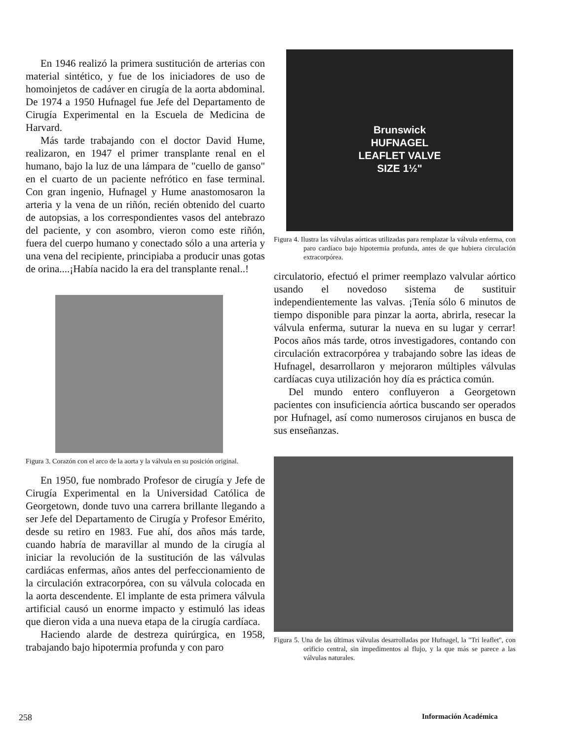En 1946 realizó la primera sustitución de arterias con material sintético, y fue de los iniciadores de uso de homoinjetos de cadáver en cirugía de la aorta abdominal. De 1974 a 1950 Hufnagel fue Jefe del Departamento de Cirugía Experimental en la Escuela de Medicina de Harvard.
Más tarde trabajando con el doctor David Hume, realizaron, en 1947 el primer transplante renal en el humano, bajo la luz de una lámpara de "cuello de ganso" en el cuarto de un paciente nefrótico en fase terminal. Con gran ingenio, Hufnagel y Hume anastomosaron la arteria y la vena de un riñón, recién obtenido del cuarto de autopsias, a los correspondientes vasos del antebrazo del paciente, y con asombro, vieron como este riñón, fuera del cuerpo humano y conectado sólo a una arteria y una vena del recipiente, principiaba a producir unas gotas de orina....¡Había nacido la era del transplante renal..!
Figura 3. Corazón con el arco de la aorta y la válvula en su posición original.
En 1950, fue nombrado Profesor de cirugía y Jefe de Cirugía Experimental en la Universidad Católica de Georgetown, donde tuvo una carrera brillante llegando a ser Jefe del Departamento de Cirugía y Profesor Emérito, desde su retiro en 1983. Fue ahí, dos años más tarde, cuando habría de maravillar al mundo de la cirugía al iniciar la revolución de la sustitución de las válvulas cardiácas enfermas, años antes del perfeccionamiento de la circulación extracorpórea, con su válvula colocada en la aorta descendente. El implante de esta primera válvula artificial causó un enorme impacto y estimuló las ideas que dieron vida a una nueva etapa de la cirugía cardíaca.
Haciendo alarde de destreza quirúrgica, en 1958, trabajando bajo hipotermia profunda y con paro
Brunswick
HUFNAGEL
LEAFLET VALVE
SIZE 1½"
Figura 4. Ilustra las válvulas aórticas utilizadas para remplazar la válvula enferma, con paro cardíaco bajo hipotermia profunda, antes de que hubiera circulación extracorpórea.
circulatorio, efectuó el primer reemplazo valvular aórtico usando el novedoso sistema de sustituir independientemente las valvas. ¡Tenía sólo 6 minutos de tiempo disponible para pinzar la aorta, abrirla, resecar la válvula enferma, suturar la nueva en su lugar y cerrar! Pocos años más tarde, otros investigadores, contando con circulación extracorpórea y trabajando sobre las ideas de Hufnagel, desarrollaron y mejoraron múltiples válvulas cardíacas cuya utilización hoy día es práctica común.
Del mundo entero confluyeron a Georgetown pacientes con insuficiencia aórtica buscando ser operados por Hufnagel, así como numerosos cirujanos en busca de sus enseñanzas.
Figura 5. Una de las últimas válvulas desarrolladas por Hufnagel, la "Tri leaflet", con orificio central, sin impedimentos al flujo, y la que más se parece a las válvulas naturales.
258 Información Académica